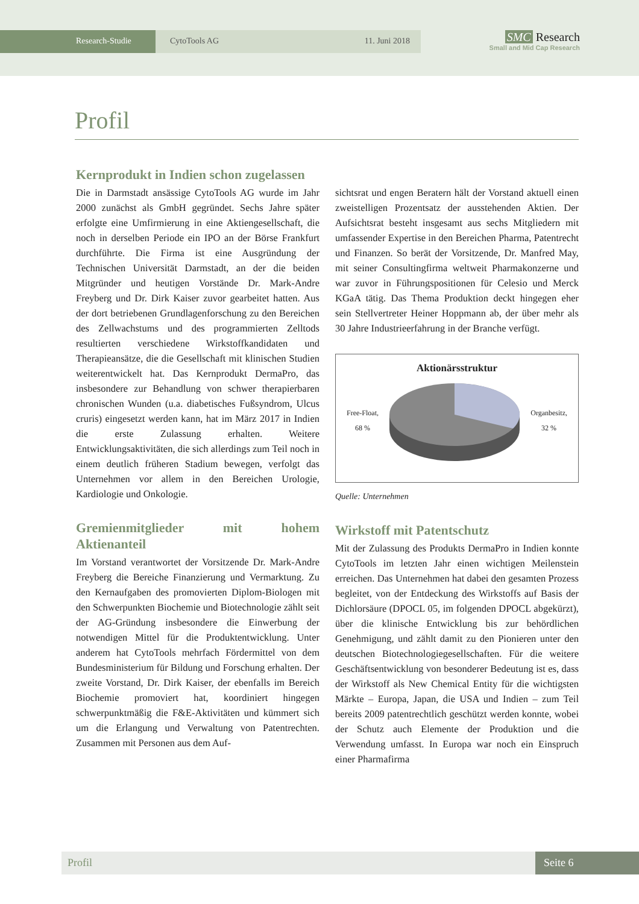Research-Studie CytoTools AG 11. Juni 2018
SMC Research
Small and Mid Cap Research
Profil
Kernprodukt in Indien schon zugelassen
Die in Darmstadt ansässige CytoTools AG wurde im Jahr 2000 zunächst als GmbH gegründet. Sechs Jahre später erfolgte eine Umfirmierung in eine Aktiengesellschaft, die noch in derselben Periode ein IPO an der Börse Frankfurt durchführte. Die Firma ist eine Ausgründung der Technischen Universität Darmstadt, an der die beiden Mitgründer und heutigen Vorstände Dr. Mark-Andre Freyberg und Dr. Dirk Kaiser zuvor gearbeitet hatten. Aus der dort betriebenen Grundlagenforschung zu den Bereichen des Zellwachstums und des programmierten Zelltods resultierten verschiedene Wirkstoffkandidaten und Therapieansätze, die die Gesellschaft mit klinischen Studien weiterentwickelt hat. Das Kernprodukt DermaPro, das insbesondere zur Behandlung von schwer therapierbaren chronischen Wunden (u.a. diabetisches Fußsyndrom, Ulcus cruris) eingesetzt werden kann, hat im März 2017 in Indien die erste Zulassung erhalten. Weitere Entwicklungsaktivitäten, die sich allerdings zum Teil noch in einem deutlich früheren Stadium bewegen, verfolgt das Unternehmen vor allem in den Bereichen Urologie, Kardiologie und Onkologie.
Gremienmitglieder mit hohem Aktienanteil
Im Vorstand verantwortet der Vorsitzende Dr. Mark-Andre Freyberg die Bereiche Finanzierung und Vermarktung. Zu den Kernaufgaben des promovierten Diplom-Biologen mit den Schwerpunkten Biochemie und Biotechnologie zählt seit der AG-Gründung insbesondere die Einwerbung der notwendigen Mittel für die Produktentwicklung. Unter anderem hat CytoTools mehrfach Fördermittel von dem Bundesministerium für Bildung und Forschung erhalten. Der zweite Vorstand, Dr. Dirk Kaiser, der ebenfalls im Bereich Biochemie promoviert hat, koordiniert hingegen schwerpunktmäßig die F&E-Aktivitäten und kümmert sich um die Erlangung und Verwaltung von Patentrechten. Zusammen mit Personen aus dem Auf-
sichtsrat und engen Beratern hält der Vorstand aktuell einen zweistelligen Prozentsatz der ausstehenden Aktien. Der Aufsichtsrat besteht insgesamt aus sechs Mitgliedern mit umfassender Expertise in den Bereichen Pharma, Patentrecht und Finanzen. So berät der Vorsitzende, Dr. Manfred May, mit seiner Consultingfirma weltweit Pharmakonzerne und war zuvor in Führungspositionen für Celesio und Merck KGaA tätig. Das Thema Produktion deckt hingegen eher sein Stellvertreter Heiner Hoppmann ab, der über mehr als 30 Jahre Industrieerfahrung in der Branche verfügt.
Aktionärsstruktur
Free-Float,
68 % Organbesitz,
32 %
Quelle: Unternehmen
Wirkstoff mit Patentschutz
Mit der Zulassung des Produkts DermaPro in Indien konnte CytoTools im letzten Jahr einen wichtigen Meilenstein erreichen. Das Unternehmen hat dabei den gesamten Prozess begleitet, von der Entdeckung des Wirkstoffs auf Basis der Dichlorsäure (DPOCL 05, im folgenden DPOCL abgekürzt), über die klinische Entwicklung bis zur behördlichen Genehmigung, und zählt damit zu den Pionieren unter den deutschen Biotechnologiegesellschaften. Für die weitere Geschäftsentwicklung von besonderer Bedeutung ist es, dass der Wirkstoff als New Chemical Entity für die wichtigsten Märkte – Europa, Japan, die USA und Indien – zum Teil bereits 2009 patentrechtlich geschützt werden konnte, wobei der Schutz auch Elemente der Produktion und die Verwendung umfasst. In Europa war noch ein Einspruch einer Pharmafirma
Profil Seite 6